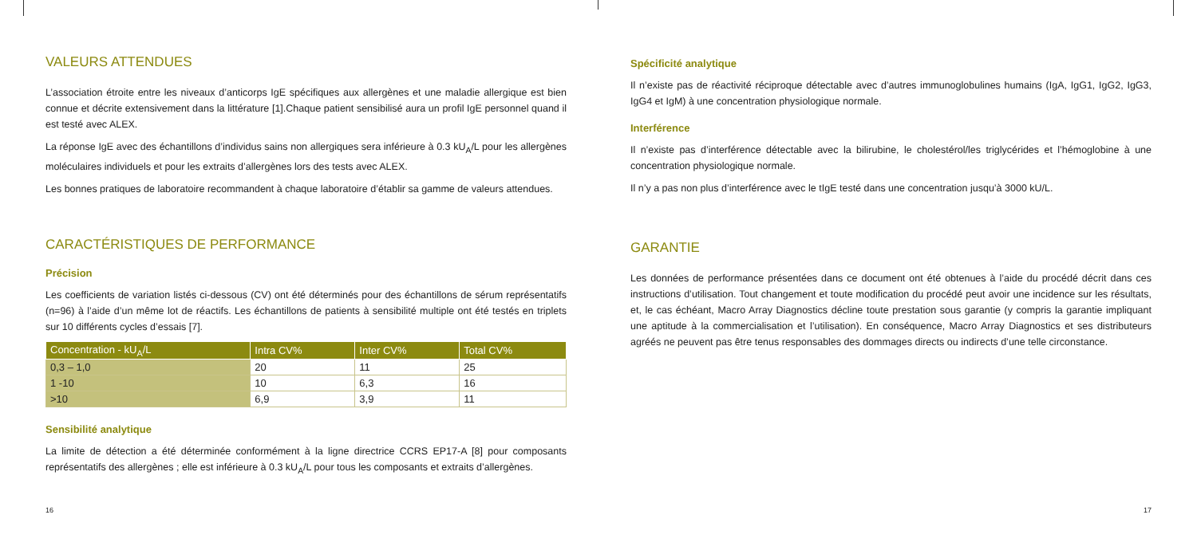VALEURS ATTENDUES
L’association étroite entre les niveaux d’anticorps IgE spécifiques aux allergènes et une maladie allergique est bien connue et décrite extensivement dans la littérature [1].Chaque patient sensibilisé aura un profil IgE personnel quand il est testé avec ALEX.
La réponse IgE avec des échantillons d’individus sains non allergiques sera inférieure à 0.3 kU<sub>A</sub>/L pour les allergènes moléculaires individuels et pour les extraits d’allergènes lors des tests avec ALEX.
Les bonnes pratiques de laboratoire recommandent à chaque laboratoire d’établir sa gamme de valeurs attendues.
CARACTÉRISTIQUES DE PERFORMANCE
Précision
Les coefficients de variation listés ci-dessous (CV) ont été déterminés pour des échantillons de sérum représentatifs (n=96) à l’aide d’un même lot de réactifs. Les échantillons de patients à sensibilité multiple ont été testés en triplets sur 10 différents cycles d’essais [7].
| Concentration - kU<sub>A</sub>/L | Intra CV% | Inter CV% | Total CV% |
| --- | --- | --- | --- |
| 0,3 – 1,0 | 20 | 11 | 25 |
| 1 -10 | 10 | 6,3 | 16 |
| >10 | 6,9 | 3,9 | 11 |
Sensibilité analytique
La limite de détection a été déterminée conformément à la ligne directrice CCRS EP17-A [8] pour composants représentatifs des allergènes ; elle est inférieure à 0.3 kU<sub>A</sub>/L pour tous les composants et extraits d’allergènes.
16
Spécificité analytique
Il n’existe pas de réactivité réciproque détectable avec d’autres immunoglobulines humains (IgA, IgG1, IgG2, IgG3, IgG4 et IgM) à une concentration physiologique normale.
Interférence
Il n’existe pas d’interférence détectable avec la bilirubine, le cholestérol/les triglycérides et l’hémoglobine à une concentration physiologique normale.
Il n’y a pas non plus d’interférence avec le tIgE testé dans une concentration jusqu’à 3000 kU/L.
GARANTIE
Les données de performance présentées dans ce document ont été obtenues à l’aide du procédé décrit dans ces instructions d’utilisation. Tout changement et toute modification du procédé peut avoir une incidence sur les résultats, et, le cas échéant, Macro Array Diagnostics décline toute prestation sous garantie (y compris la garantie impliquant une aptitude à la commercialisation et l’utilisation). En conséquence, Macro Array Diagnostics et ses distributeurs agréés ne peuvent pas être tenus responsables des dommages directs ou indirects d’une telle circonstance.
17